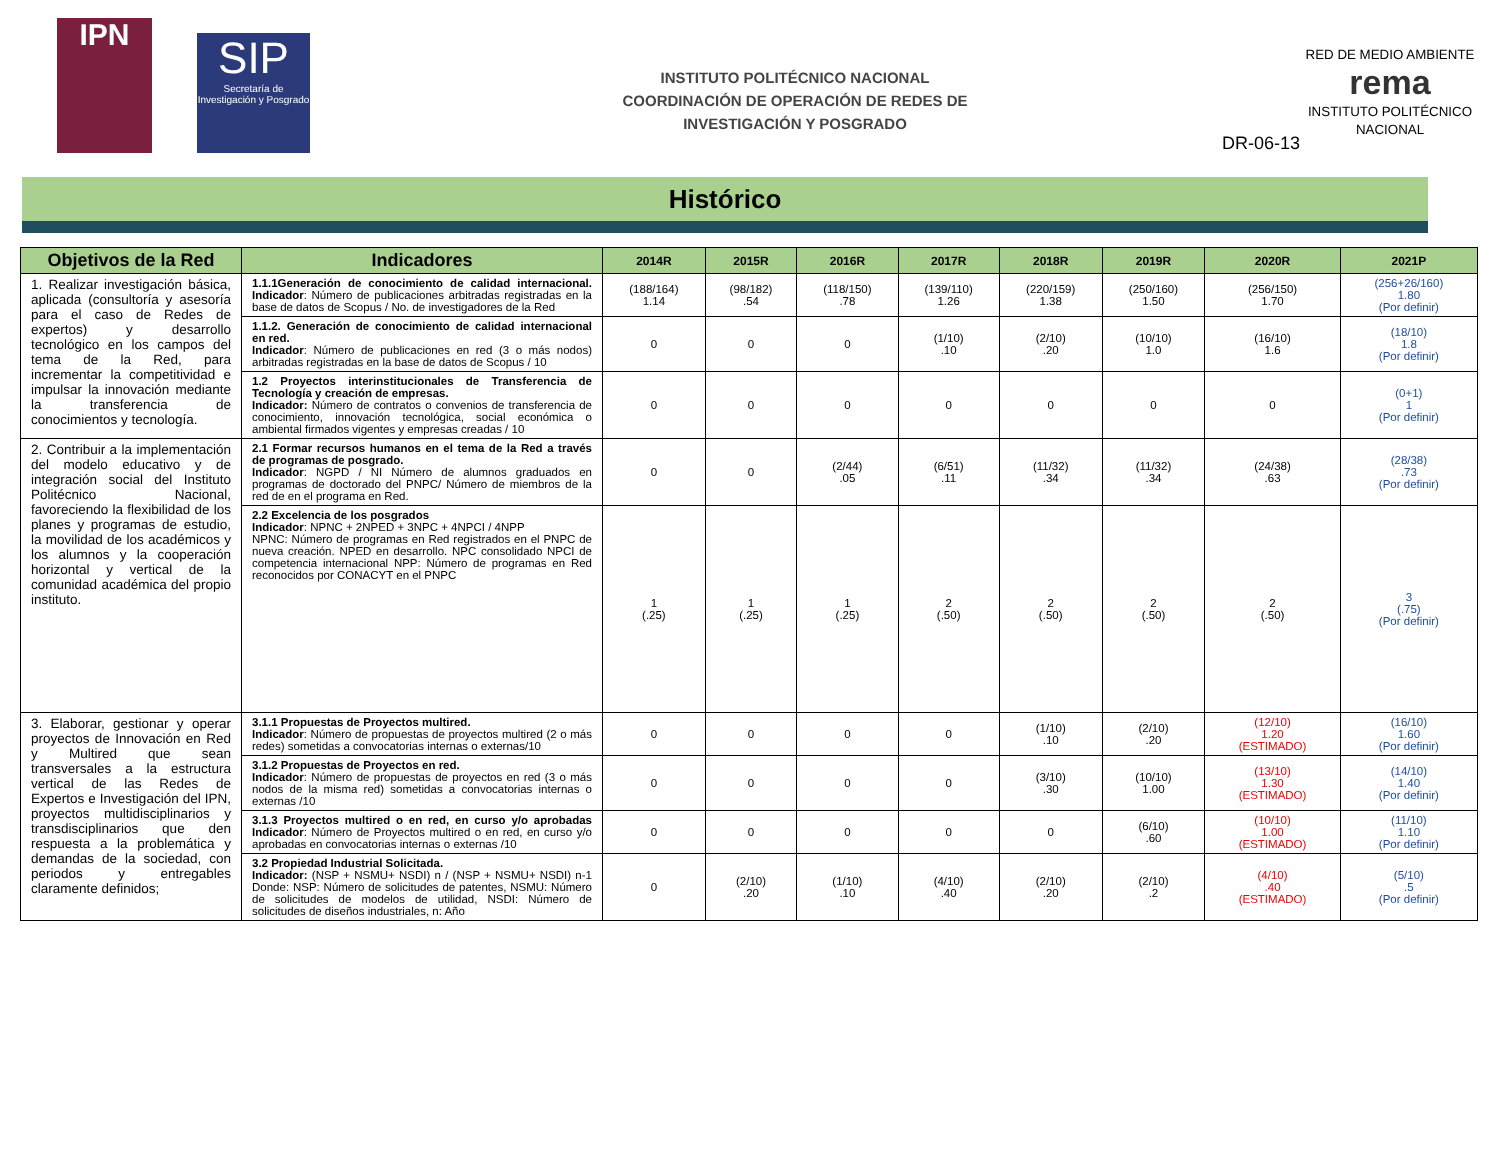IPN
SIP
Secretaría de Investigación y Posgrado
INSTITUTO POLITÉCNICO NACIONAL
COORDINACIÓN DE OPERACIÓN DE REDES DE
INVESTIGACIÓN Y POSGRADO
RED DE MEDIO AMBIENTE
rema
INSTITUTO POLITÉCNICO NACIONAL
DR-06-13
Histórico
| Objetivos de la Red | Indicadores | 2014R | 2015R | 2016R | 2017R | 2018R | 2019R | 2020R | 2021P |
| --- | --- | --- | --- | --- | --- | --- | --- | --- | --- |
| 1. Realizar investigación básica, aplicada (consultoría y asesoría para el caso de Redes de expertos) y desarrollo tecnológico en los campos del tema de la Red, para incrementar la competitividad e impulsar la innovación mediante la transferencia de conocimientos y tecnología. | 1.1.1Generación de conocimiento de calidad internacional. Indicador : Número de publicaciones arbitradas registradas en la base de datos de Scopus / No. de investigadores de la Red | (188/164) 1.14 | (98/182) .54 | (118/150) .78 | (139/110) 1.26 | (220/159) 1.38 | (250/160) 1.50 | (256/150) 1.70 | (256+26/160) 1.80 (Por definir) |
| | 1.1.2. Generación de conocimiento de calidad internacional en red. Indicador : Número de publicaciones en red (3 o más nodos) arbitradas registradas en la base de datos de Scopus / 10 | 0 | 0 | 0 | (1/10) .10 | (2/10) .20 | (10/10) 1.0 | (16/10) 1.6 | (18/10) 1.8 (Por definir) |
| | 1.2 Proyectos interinstitucionales de Transferencia de Tecnología y creación de empresas. Indicador: Número de contratos o convenios de transferencia de conocimiento, innovación tecnológica, social económica o ambiental firmados vigentes y empresas creadas / 10 | 0 | 0 | 0 | 0 | 0 | 0 | 0 | (0+1) 1 (Por definir) |
| 2. Contribuir a la implementación del modelo educativo y de integración social del Instituto Politécnico Nacional, favoreciendo la flexibilidad de los planes y programas de estudio, la movilidad de los académicos y los alumnos y la cooperación horizontal y vertical de la comunidad académica del propio instituto. | 2.1 Formar recursos humanos en el tema de la Red a través de programas de posgrado. Indicador : NGPD / NI Número de alumnos graduados en programas de doctorado del PNPC/ Número de miembros de la red de en el programa en Red. | 0 | 0 | (2/44) .05 | (6/51) .11 | (11/32) .34 | (11/32) .34 | (24/38) .63 | (28/38) .73 (Por definir) |
| | 2.2 Excelencia de los posgrados Indicador : NPNC + 2NPED + 3NPC + 4NPCI / 4NPP NPNC: Número de programas en Red registrados en el PNPC de nueva creación. NPED en desarrollo. NPC consolidado NPCI de competencia internacional NPP: Número de programas en Red reconocidos por CONACYT en el PNPC | 1 (.25) | 1 (.25) | 1 (.25) | 2 (.50) | 2 (.50) | 2 (.50) | 2 (.50) | 3 (.75) (Por definir) |
| 3. Elaborar, gestionar y operar proyectos de Innovación en Red y Multired que sean transversales a la estructura vertical de las Redes de Expertos e Investigación del IPN, proyectos multidisciplinarios y transdisciplinarios que den respuesta a la problemática y demandas de la sociedad, con periodos y entregables claramente definidos; | 3.1.1 Propuestas de Proyectos multired. Indicador : Número de propuestas de proyectos multired (2 o más redes) sometidas a convocatorias internas o externas/10 | 0 | 0 | 0 | 0 | (1/10) .10 | (2/10) .20 | (12/10) 1.20 (ESTIMADO) | (16/10) 1.60 (Por definir) |
| | 3.1.2 Propuestas de Proyectos en red. Indicador : Número de propuestas de proyectos en red (3 o más nodos de la misma red) sometidas a convocatorias internas o externas /10 | 0 | 0 | 0 | 0 | (3/10) .30 | (10/10) 1.00 | (13/10) 1.30 (ESTIMADO) | (14/10) 1.40 (Por definir) |
| | 3.1.3 Proyectos multired o en red, en curso y/o aprobadas Indicador : Número de Proyectos multired o en red, en curso y/o aprobadas en convocatorias internas o externas /10 | 0 | 0 | 0 | 0 | 0 | (6/10) .60 | (10/10) 1.00 (ESTIMADO) | (11/10) 1.10 (Por definir) |
| | 3.2 Propiedad Industrial Solicitada. Indicador: (NSP + NSMU+ NSDI) n / (NSP + NSMU+ NSDI) n-1 Donde: NSP: Número de solicitudes de patentes, NSMU: Número de solicitudes de modelos de utilidad, NSDI: Número de solicitudes de diseños industriales, n: Año | 0 | (2/10) .20 | (1/10) .10 | (4/10) .40 | (2/10) .20 | (2/10) .2 | (4/10) .40 (ESTIMADO) | (5/10) .5 (Por definir) |